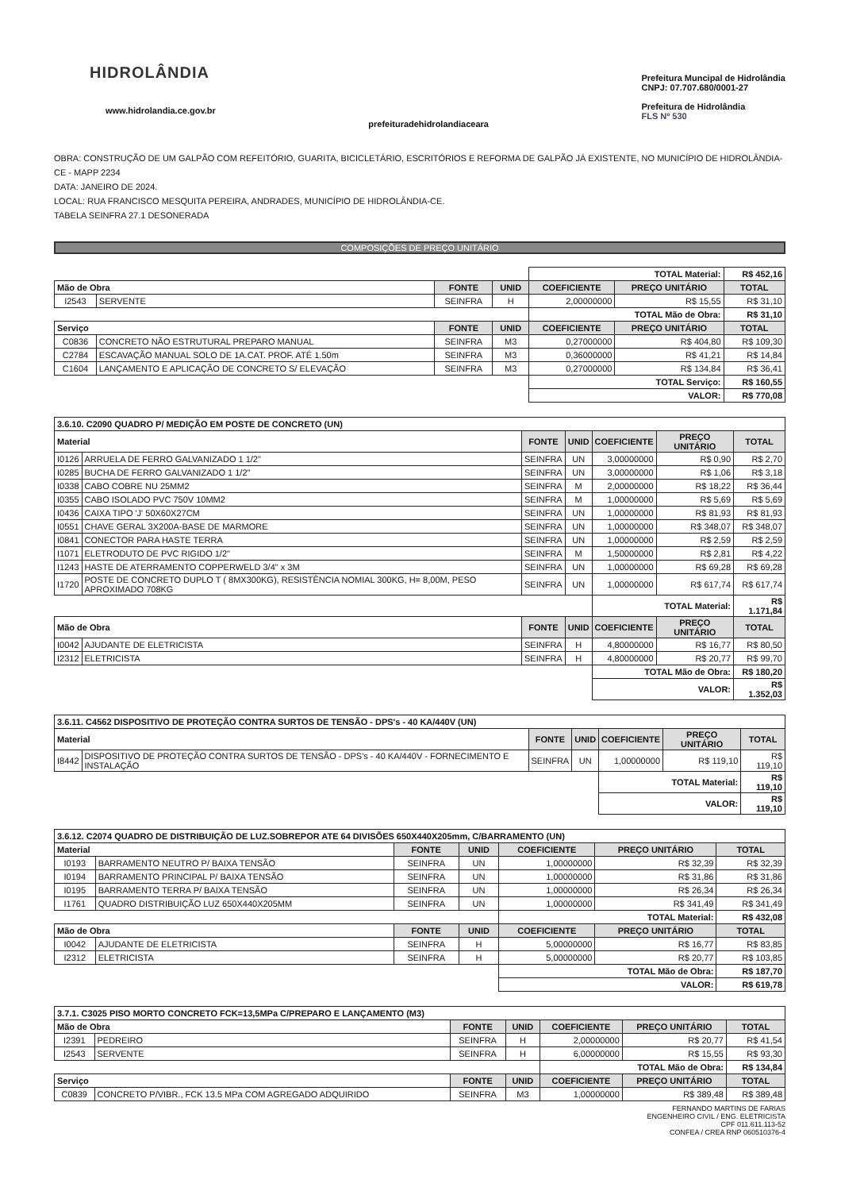HIDROLÂNDIA
www.hidrolandia.ce.gov.br
prefeituradehidrolandiaceara
Prefeitura Muncipal de Hidrolândia
CNPJ: 07.707.680/0001-27
Prefeitura de Hidrolândia
FLS Nº 530
OBRA: CONSTRUÇÃO DE UM GALPÃO COM REFEITÓRIO, GUARITA, BICICLETÁRIO, ESCRITÓRIOS E REFORMA DE GALPÃO JÁ EXISTENTE, NO MUNICÍPIO DE HIDROLÂNDIA-CE - MAPP 2234
DATA: JANEIRO DE 2024.
LOCAL: RUA FRANCISCO MESQUITA PEREIRA, ANDRADES, MUNICÍPIO DE HIDROLÂNDIA-CE.
TABELA SEINFRA 27.1 DESONERADA
COMPOSIÇÕES DE PREÇO UNITÁRIO
| | | | | TOTAL Material: | | R$ 452,16 |
| Mão de Obra | | FONTE | UNID | COEFICIENTE | PREÇO UNITÁRIO | TOTAL |
| I2543 | SERVENTE | SEINFRA | H | 2,00000000 | R$ 15,55 | R$ 31,10 |
| | | | | TOTAL Mão de Obra: | | R$ 31,10 |
| Serviço | | FONTE | UNID | COEFICIENTE | PREÇO UNITÁRIO | TOTAL |
| C0836 | CONCRETO NÃO ESTRUTURAL PREPARO MANUAL | SEINFRA | M3 | 0,27000000 | R$ 404,80 | R$ 109,30 |
| C2784 | ESCAVAÇÃO MANUAL SOLO DE 1A.CAT. PROF. ATÉ 1.50m | SEINFRA | M3 | 0,36000000 | R$ 41,21 | R$ 14,84 |
| C1604 | LANÇAMENTO E APLICAÇÃO DE CONCRETO S/ ELEVAÇÃO | SEINFRA | M3 | 0,27000000 | R$ 134,84 | R$ 36,41 |
| | | | | TOTAL Serviço: | | R$ 160,55 |
| | | | | VALOR: | | R$ 770,08 |
| 3.6.10. C2090 QUADRO P/ MEDIÇÃO EM POSTE DE CONCRETO (UN) | | | | | | |
| Material | | FONTE | UNID | COEFICIENTE | PREÇO UNITÁRIO | TOTAL |
| I0126 | ARRUELA DE FERRO GALVANIZADO 1 1/2" | SEINFRA | UN | 3,00000000 | R$ 0,90 | R$ 2,70 |
| I0285 | BUCHA DE FERRO GALVANIZADO 1 1/2" | SEINFRA | UN | 3,00000000 | R$ 1,06 | R$ 3,18 |
| I0338 | CABO COBRE NU 25MM2 | SEINFRA | M | 2,00000000 | R$ 18,22 | R$ 36,44 |
| I0355 | CABO ISOLADO PVC 750V 10MM2 | SEINFRA | M | 1,00000000 | R$ 5,69 | R$ 5,69 |
| I0436 | CAIXA TIPO 'J' 50X60X27CM | SEINFRA | UN | 1,00000000 | R$ 81,93 | R$ 81,93 |
| I0551 | CHAVE GERAL 3X200A-BASE DE MARMORE | SEINFRA | UN | 1,00000000 | R$ 348,07 | R$ 348,07 |
| I0841 | CONECTOR PARA HASTE TERRA | SEINFRA | UN | 1,00000000 | R$ 2,59 | R$ 2,59 |
| I1071 | ELETRODUTO DE PVC RIGIDO 1/2" | SEINFRA | M | 1,50000000 | R$ 2,81 | R$ 4,22 |
| I1243 | HASTE DE ATERRAMENTO COPPERWELD 3/4" x 3M | SEINFRA | UN | 1,00000000 | R$ 69,28 | R$ 69,28 |
| I1720 | POSTE DE CONCRETO DUPLO T ( 8MX300KG), RESISTÊNCIA NOMIAL 300KG, H= 8,00M, PESO APROXIMADO 708KG | SEINFRA | UN | 1,00000000 | R$ 617,74 | R$ 617,74 |
| | | | | TOTAL Material: | | R$ 1.171,84 |
| Mão de Obra | | FONTE | UNID | COEFICIENTE | PREÇO UNITÁRIO | TOTAL |
| I0042 | AJUDANTE DE ELETRICISTA | SEINFRA | H | 4,80000000 | R$ 16,77 | R$ 80,50 |
| I2312 | ELETRICISTA | SEINFRA | H | 4,80000000 | R$ 20,77 | R$ 99,70 |
| | | | | TOTAL Mão de Obra: | | R$ 180,20 |
| | | | | VALOR: | | R$ 1.352,03 |
| 3.6.11. C4562 DISPOSITIVO DE PROTEÇÃO CONTRA SURTOS DE TENSÃO - DPS's - 40 KA/440V (UN) | | | | | | |
| Material | | FONTE | UNID | COEFICIENTE | PREÇO UNITÁRIO | TOTAL |
| I8442 | DISPOSITIVO DE PROTEÇÃO CONTRA SURTOS DE TENSÃO - DPS's - 40 KA/440V - FORNECIMENTO E INSTALAÇÃO | SEINFRA | UN | 1,00000000 | R$ 119,10 | R$ 119,10 |
| | | | | TOTAL Material: | | R$ 119,10 |
| | | | | VALOR: | | R$ 119,10 |
| 3.6.12. C2074 QUADRO DE DISTRIBUIÇÃO DE LUZ.SOBREPOR ATE 64 DIVISÕES 650X440X205mm, C/BARRAMENTO (UN) | | | | | | |
| Material | | FONTE | UNID | COEFICIENTE | PREÇO UNITÁRIO | TOTAL |
| I0193 | BARRAMENTO NEUTRO P/ BAIXA TENSÃO | SEINFRA | UN | 1,00000000 | R$ 32,39 | R$ 32,39 |
| I0194 | BARRAMENTO PRINCIPAL P/ BAIXA TENSÃO | SEINFRA | UN | 1,00000000 | R$ 31,86 | R$ 31,86 |
| I0195 | BARRAMENTO TERRA P/ BAIXA TENSÃO | SEINFRA | UN | 1,00000000 | R$ 26,34 | R$ 26,34 |
| I1761 | QUADRO DISTRIBUIÇÃO LUZ 650X440X205MM | SEINFRA | UN | 1,00000000 | R$ 341,49 | R$ 341,49 |
| | | | | TOTAL Material: | | R$ 432,08 |
| Mão de Obra | | FONTE | UNID | COEFICIENTE | PREÇO UNITÁRIO | TOTAL |
| I0042 | AJUDANTE DE ELETRICISTA | SEINFRA | H | 5,00000000 | R$ 16,77 | R$ 83,85 |
| I2312 | ELETRICISTA | SEINFRA | H | 5,00000000 | R$ 20,77 | R$ 103,85 |
| | | | | TOTAL Mão de Obra: | | R$ 187,70 |
| | | | | VALOR: | | R$ 619,78 |
| 3.7.1. C3025 PISO MORTO CONCRETO FCK=13,5MPa C/PREPARO E LANÇAMENTO (M3) | | | | | | |
| Mão de Obra | | FONTE | UNID | COEFICIENTE | PREÇO UNITÁRIO | TOTAL |
| I2391 | PEDREIRO | SEINFRA | H | 2,00000000 | R$ 20,77 | R$ 41,54 |
| I2543 | SERVENTE | SEINFRA | H | 6,00000000 | R$ 15,55 | R$ 93,30 |
| | | | | TOTAL Mão de Obra: | | R$ 134,84 |
| Serviço | | FONTE | UNID | COEFICIENTE | PREÇO UNITÁRIO | TOTAL |
| C0839 | CONCRETO P/VIBR., FCK 13.5 MPa COM AGREGADO ADQUIRIDO | SEINFRA | M3 | 1,00000000 | R$ 389,48 | R$ 389,48 |
FERNANDO MARTINS DE FARIAS
ENGENHEIRO CIVIL / ENG. ELETRICISTA
CPF 011.611.113-52
CONFEA / CREA RNP 060510376-4